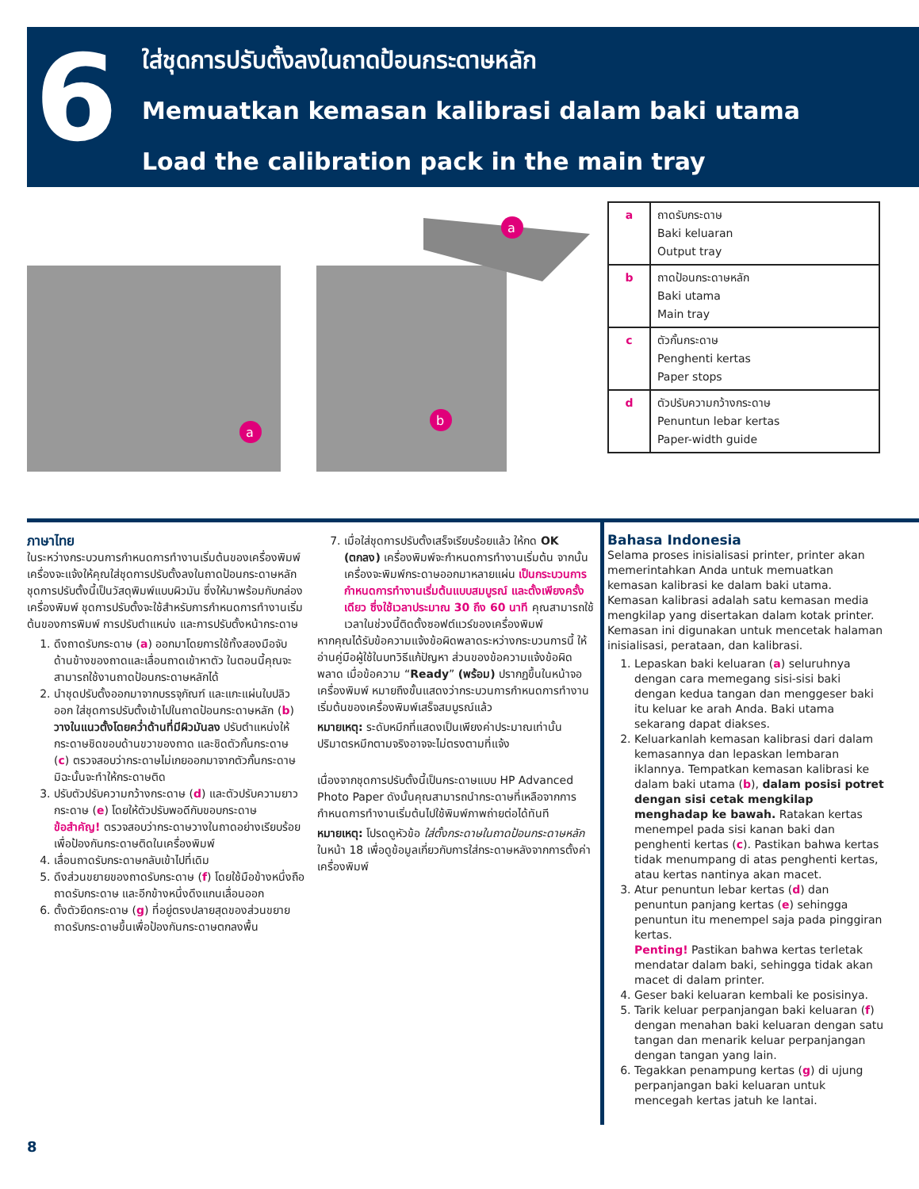6
ใส่ชุดการปรับตั้งลงในถาดป้อนกระดาษหลัก
Memuatkan kemasan kalibrasi dalam baki utama
Load the calibration pack in the main tray
a
b
a
| a | ถาดรับกระดาษ Baki keluaran Output tray |
| b | ถาดป้อนกระดาษหลัก Baki utama Main tray |
| c | ตัวกั้นกระดาษ Penghenti kertas Paper stops |
| d | ตัวปรับความกว้างกระดาษ Penuntun lebar kertas Paper-width guide |
ภาษาไทย
ในระหว่างกระบวนการกำหนดการทำงานเริ่มต้นของเครื่องพิมพ์ เครื่องจะแจ้งให้คุณใส่ชุดการปรับตั้งลงในถาดป้อนกระดาษหลัก ชุดการปรับตั้งนี้เป็นวัสดุพิมพ์แบบผิวมัน ซึ่งให้มาพร้อมกับกล่องเครื่องพิมพ์ ชุดการปรับตั้งจะใช้สำหรับการกำหนดการทำงานเริ่มต้นของการพิมพ์ การปรับตำแหน่ง และการปรับตั้งหน้ากระดาษ
1. ดึงถาดรับกระดาษ (a) ออกมาโดยการใช้ทั้งสองมือจับด้านข้างของถาดและเลื่อนถาดเข้าหาตัว ในตอนนี้คุณจะสามารถใช้งานถาดป้อนกระดาษหลักได้
2. นำชุดปรับตั้งออกมาจากบรรจุภัณฑ์ และแกะแผ่นใบปลิวออก ใส่ชุดการปรับตั้งเข้าไปในถาดป้อนกระดาษหลัก (b) วางในแนวตั้งโดยคว่ำด้านที่มีผิวมันลง ปรับตำแหน่งให้กระดาษชิดขอบด้านขวาของถาด และชิดตัวกั้นกระดาษ (c) ตรวจสอบว่ากระดาษไม่เกยออกมาจากตัวกั้นกระดาษ มิฉะนั้นจะทำให้กระดาษติด
3. ปรับตัวปรับความกว้างกระดาษ (d) และตัวปรับความยาวกระดาษ (e) โดยให้ตัวปรับพอดีกับขอบกระดาษ
ข้อสำคัญ! ตรวจสอบว่ากระดาษวางในถาดอย่างเรียบร้อยเพื่อป้องกันกระดาษติดในเครื่องพิมพ์
4. เลื่อนถาดรับกระดาษกลับเข้าไปที่เดิม
5. ดึงส่วนขยายของถาดรับกระดาษ (f) โดยใช้มือข้างหนึ่งถือถาดรับกระดาษ และอีกข้างหนึ่งดึงแกนเลื่อนออก
6. ตั้งตัวยึดกระดาษ (g) ที่อยู่ตรงปลายสุดของส่วนขยายถาดรับกระดาษขึ้นเพื่อป้องกันกระดาษตกลงพื้น
7. เมื่อใส่ชุดการปรับตั้งเสร็จเรียบร้อยแล้ว ให้กด OK (ตกลง) เครื่องพิมพ์จะกำหนดการทำงานเริ่มต้น จากนั้นเครื่องจะพิมพ์กระดาษออกมาหลายแผ่น เป็นกระบวนการกำหนดการทำงานเริ่มต้นแบบสมบูรณ์ และตั้งเพียงครั้งเดียว ซึ่งใช้เวลาประมาณ 30 ถึง 60 นาที คุณสามารถใช้เวลาในช่วงนี้ติดตั้งซอฟต์แวร์ของเครื่องพิมพ์
หากคุณได้รับข้อความแจ้งข้อผิดพลาดระหว่างกระบวนการนี้ ให้อ่านคู่มือผู้ใช้ในบทวิธีแก้ปัญหา ส่วนของข้อความแจ้งข้อผิดพลาด เมื่อข้อความ “Ready” (พร้อม) ปรากฏขึ้นในหน้าจอเครื่องพิมพ์ หมายถึงขั้นแสดงว่ากระบวนการกำหนดการทำงานเริ่มต้นของเครื่องพิมพ์เสร็จสมบูรณ์แล้ว
หมายเหตุ: ระดับหมึกที่แสดงเป็นเพียงค่าประมาณเท่านั้น ปริมาตรหมึกตามจริงอาจจะไม่ตรงตามที่แจ้ง
เนื่องจากชุดการปรับตั้งนี้เป็นกระดาษแบบ HP Advanced Photo Paper ดังนั้นคุณสามารถนำกระดาษที่เหลือจากการกำหนดการทำงานเริ่มต้นไปใช้พิมพ์ภาพถ่ายต่อได้ทันที
หมายเหตุ: โปรดดูหัวข้อ ใส่ตั้งกระดาษในถาดป้อนกระดาษหลัก ในหน้า 18 เพื่อดูข้อมูลเกี่ยวกับการใส่กระดาษหลังจากการตั้งค่าเครื่องพิมพ์
Bahasa Indonesia
Selama proses inisialisasi printer, printer akan memerintahkan Anda untuk memuatkan kemasan kalibrasi ke dalam baki utama. Kemasan kalibrasi adalah satu kemasan media mengkilap yang disertakan dalam kotak printer. Kemasan ini digunakan untuk mencetak halaman inisialisasi, perataan, dan kalibrasi.
1. Lepaskan baki keluaran (a) seluruhnya dengan cara memegang sisi-sisi baki dengan kedua tangan dan menggeser baki itu keluar ke arah Anda. Baki utama sekarang dapat diakses.
2. Keluarkanlah kemasan kalibrasi dari dalam kemasannya dan lepaskan lembaran iklannya. Tempatkan kemasan kalibrasi ke dalam baki utama (b), dalam posisi potret dengan sisi cetak mengkilap menghadap ke bawah. Ratakan kertas menempel pada sisi kanan baki dan penghenti kertas (c). Pastikan bahwa kertas tidak menumpang di atas penghenti kertas, atau kertas nantinya akan macet.
3. Atur penuntun lebar kertas (d) dan penuntun panjang kertas (e) sehingga penuntun itu menempel saja pada pinggiran kertas.
Penting! Pastikan bahwa kertas terletak mendatar dalam baki, sehingga tidak akan macet di dalam printer.
4. Geser baki keluaran kembali ke posisinya.
5. Tarik keluar perpanjangan baki keluaran (f) dengan menahan baki keluaran dengan satu tangan dan menarik keluar perpanjangan dengan tangan yang lain.
6. Tegakkan penampung kertas (g) di ujung perpanjangan baki keluaran untuk mencegah kertas jatuh ke lantai.
8